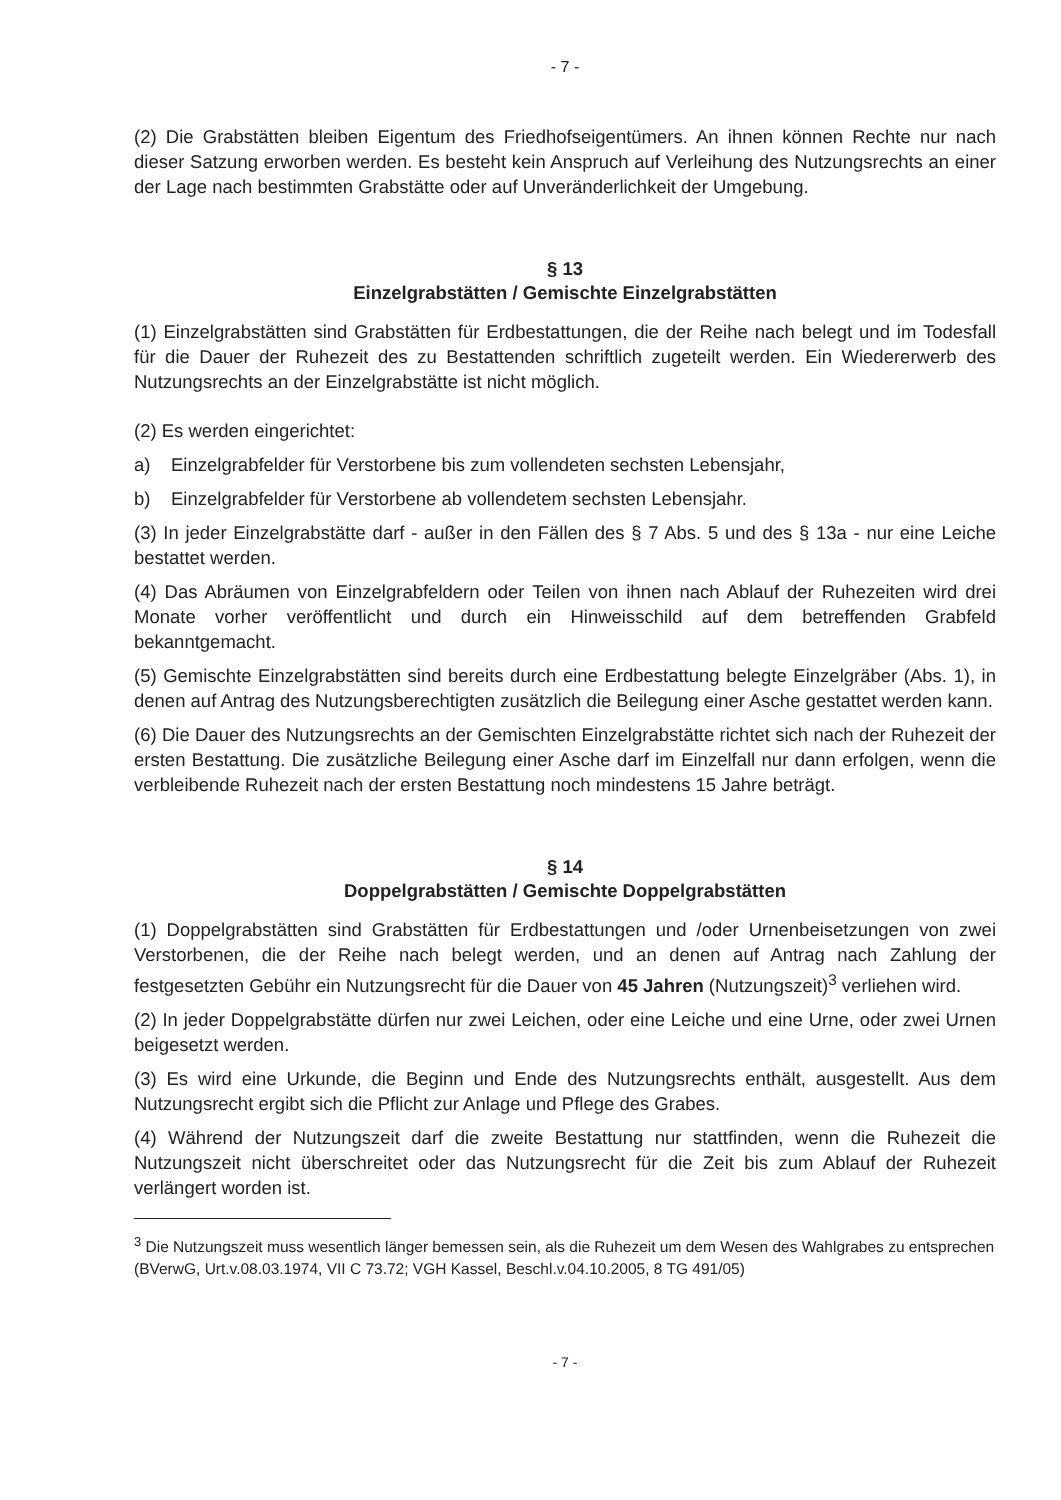- 7 -
(2) Die Grabstätten bleiben Eigentum des Friedhofseigentümers. An ihnen können Rechte nur nach dieser Satzung erworben werden. Es besteht kein Anspruch auf Verleihung des Nutzungsrechts an einer der Lage nach bestimmten Grabstätte oder auf Unveränderlichkeit der Umgebung.
§ 13
Einzelgrabstätten / Gemischte Einzelgrabstätten
(1) Einzelgrabstätten sind Grabstätten für Erdbestattungen, die der Reihe nach belegt und im Todesfall für die Dauer der Ruhezeit des zu Bestattenden schriftlich zugeteilt werden. Ein Wiedererwerb des Nutzungsrechts an der Einzelgrabstätte ist nicht möglich.
(2) Es werden eingerichtet:
a) Einzelgrabfelder für Verstorbene bis zum vollendeten sechsten Lebensjahr,
b) Einzelgrabfelder für Verstorbene ab vollendetem sechsten Lebensjahr.
(3) In jeder Einzelgrabstätte darf - außer in den Fällen des § 7 Abs. 5 und des § 13a - nur eine Leiche bestattet werden.
(4) Das Abräumen von Einzelgrabfeldern oder Teilen von ihnen nach Ablauf der Ruhezeiten wird drei Monate vorher veröffentlicht und durch ein Hinweisschild auf dem betreffenden Grabfeld bekanntgemacht.
(5) Gemischte Einzelgrabstätten sind bereits durch eine Erdbestattung belegte Einzelgräber (Abs. 1), in denen auf Antrag des Nutzungsberechtigten zusätzlich die Beilegung einer Asche gestattet werden kann.
(6) Die Dauer des Nutzungsrechts an der Gemischten Einzelgrabstätte richtet sich nach der Ruhezeit der ersten Bestattung. Die zusätzliche Beilegung einer Asche darf im Einzelfall nur dann erfolgen, wenn die verbleibende Ruhezeit nach der ersten Bestattung noch mindestens 15 Jahre beträgt.
§ 14
Doppelgrabstätten / Gemischte Doppelgrabstätten
(1) Doppelgrabstätten sind Grabstätten für Erdbestattungen und /oder Urnenbeisetzungen von zwei Verstorbenen, die der Reihe nach belegt werden, und an denen auf Antrag nach Zahlung der festgesetzten Gebühr ein Nutzungsrecht für die Dauer von 45 Jahren (Nutzungszeit)<sup>3</sup> verliehen wird.
(2) In jeder Doppelgrabstätte dürfen nur zwei Leichen, oder eine Leiche und eine Urne, oder zwei Urnen beigesetzt werden.
(3) Es wird eine Urkunde, die Beginn und Ende des Nutzungsrechts enthält, ausgestellt. Aus dem Nutzungsrecht ergibt sich die Pflicht zur Anlage und Pflege des Grabes.
(4) Während der Nutzungszeit darf die zweite Bestattung nur stattfinden, wenn die Ruhezeit die Nutzungszeit nicht überschreitet oder das Nutzungsrecht für die Zeit bis zum Ablauf der Ruhezeit verlängert worden ist.
<sup>3</sup> Die Nutzungszeit muss wesentlich länger bemessen sein, als die Ruhezeit um dem Wesen des Wahlgrabes zu entsprechen (BVerwG, Urt.v.08.03.1974, VII C 73.72; VGH Kassel, Beschl.v.04.10.2005, 8 TG 491/05)
- 7 -